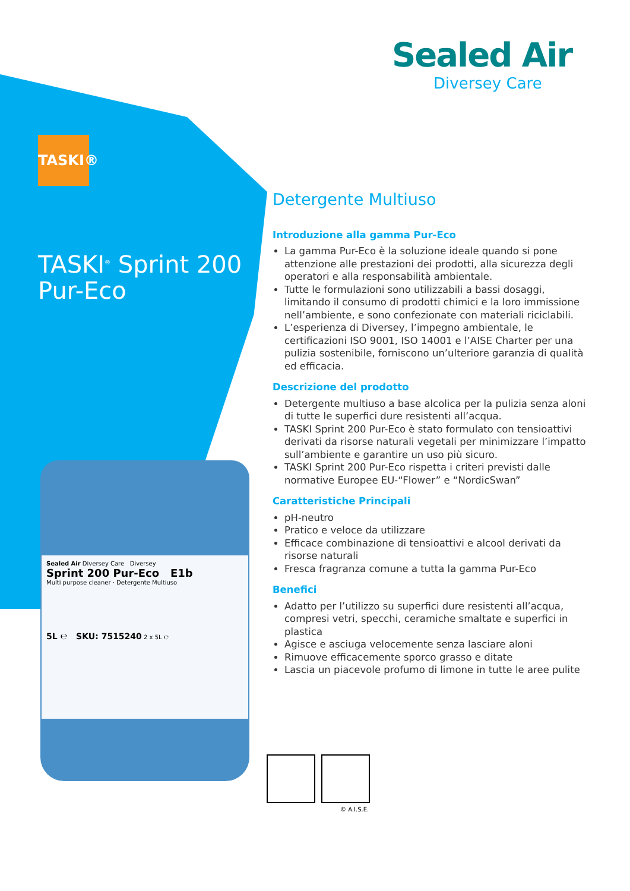Sealed Air
Diversey Care
TASKI®
TASKI<sup>®</sup> Sprint 200
Pur-Eco
Sealed Air Diversey Care Diversey
Sprint 200 Pur-Eco E1b
Multi purpose cleaner · Detergente Multiuso
5L ℮ SKU: 7515240 2 x 5L ℮
Detergente Multiuso
Introduzione alla gamma Pur-Eco
La gamma Pur-Eco è la soluzione ideale quando si pone attenzione alle prestazioni dei prodotti, alla sicurezza degli operatori e alla responsabilità ambientale.
Tutte le formulazioni sono utilizzabili a bassi dosaggi, limitando il consumo di prodotti chimici e la loro immissione nell’ambiente, e sono confezionate con materiali riciclabili.
L’esperienza di Diversey, l’impegno ambientale, le certificazioni ISO 9001, ISO 14001 e l’AISE Charter per una pulizia sostenibile, forniscono un’ulteriore garanzia di qualità ed efficacia.
Descrizione del prodotto
Detergente multiuso a base alcolica per la pulizia senza aloni di tutte le superfici dure resistenti all’acqua.
TASKI Sprint 200 Pur-Eco è stato formulato con tensioattivi derivati da risorse naturali vegetali per minimizzare l’impatto sull’ambiente e garantire un uso più sicuro.
TASKI Sprint 200 Pur-Eco rispetta i criteri previsti dalle normative Europee EU-“Flower” e “NordicSwan”
Caratteristiche Principali
pH-neutro
Pratico e veloce da utilizzare
Efficace combinazione di tensioattivi e alcool derivati da risorse naturali
Fresca fragranza comune a tutta la gamma Pur-Eco
Benefici
Adatto per l’utilizzo su superfici dure resistenti all’acqua, compresi vetri, specchi, ceramiche smaltate e superfici in plastica
Agisce e asciuga velocemente senza lasciare aloni
Rimuove efficacemente sporco grasso e ditate
Lascia un piacevole profumo di limone in tutte le aree pulite
© A.I.S.E.